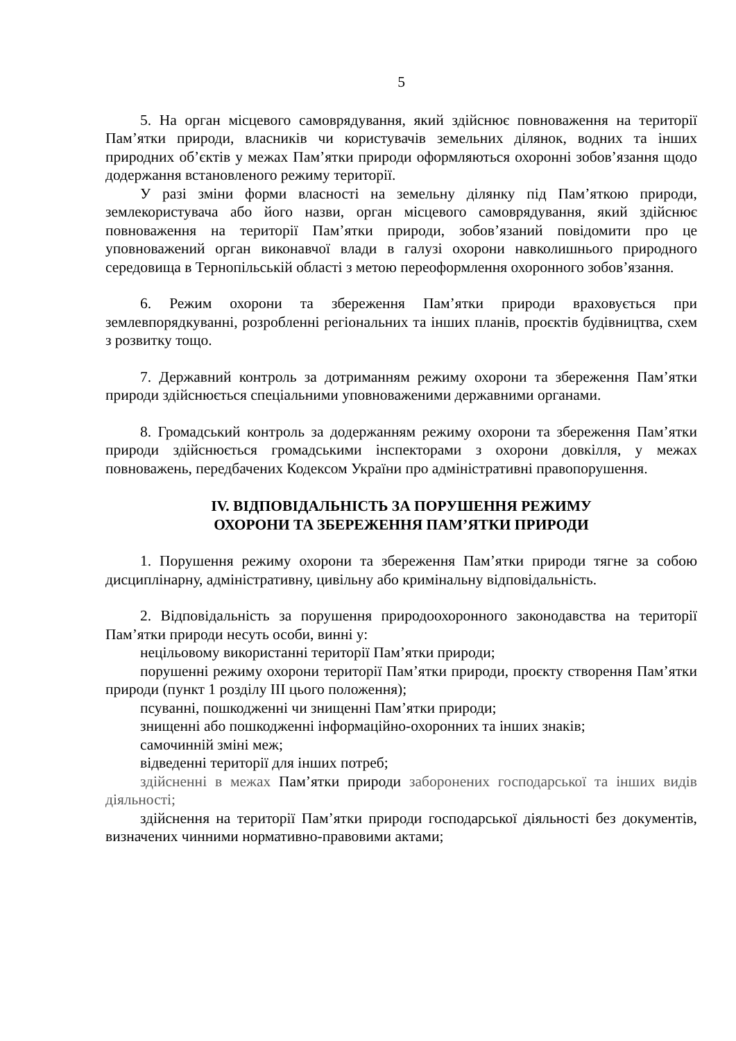5
5. На орган місцевого самоврядування, який здійснює повноваження на території Пам’ятки природи, власників чи користувачів земельних ділянок, водних та інших природних об’єктів у межах Пам’ятки природи оформляються охоронні зобов’язання щодо додержання встановленого режиму території.
У разі зміни форми власності на земельну ділянку під Пам’яткою природи, землекористувача або його назви, орган місцевого самоврядування, який здійснює повноваження на території Пам’ятки природи, зобов’язаний повідомити про це уповноважений орган виконавчої влади в галузі охорони навколишнього природного середовища в Тернопільській області з метою переоформлення охоронного зобов’язання.
6. Режим охорони та збереження Пам’ятки природи враховується при землевпорядкуванні, розробленні регіональних та інших планів, проєктів будівництва, схем з розвитку тощо.
7. Державний контроль за дотриманням режиму охорони та збереження Пам’ятки природи здійснюється спеціальними уповноваженими державними органами.
8. Громадський контроль за додержанням режиму охорони та збереження Пам’ятки природи здійснюється громадськими інспекторами з охорони довкілля, у межах повноважень, передбачених Кодексом України про адміністративні правопорушення.
IV. ВІДПОВІДАЛЬНІСТЬ ЗА ПОРУШЕННЯ РЕЖИМУ
ОХОРОНИ ТА ЗБЕРЕЖЕННЯ ПАМ’ЯТКИ ПРИРОДИ
1. Порушення режиму охорони та збереження Пам’ятки природи тягне за собою дисциплінарну, адміністративну, цивільну або кримінальну відповідальність.
2. Відповідальність за порушення природоохоронного законодавства на території Пам’ятки природи несуть особи, винні у:
нецільовому використанні території Пам’ятки природи;
порушенні режиму охорони території Пам’ятки природи, проєкту створення Пам’ятки природи (пункт 1 розділу III цього положення);
псуванні, пошкодженні чи знищенні Пам’ятки природи;
знищенні або пошкодженні інформаційно-охоронних та інших знаків;
самочинній зміні меж;
відведенні території для інших потреб;
здійсненні в межах Пам’ятки природи заборонених господарської та інших видів діяльності;
здійснення на території Пам’ятки природи господарської діяльності без документів, визначених чинними нормативно-правовими актами;